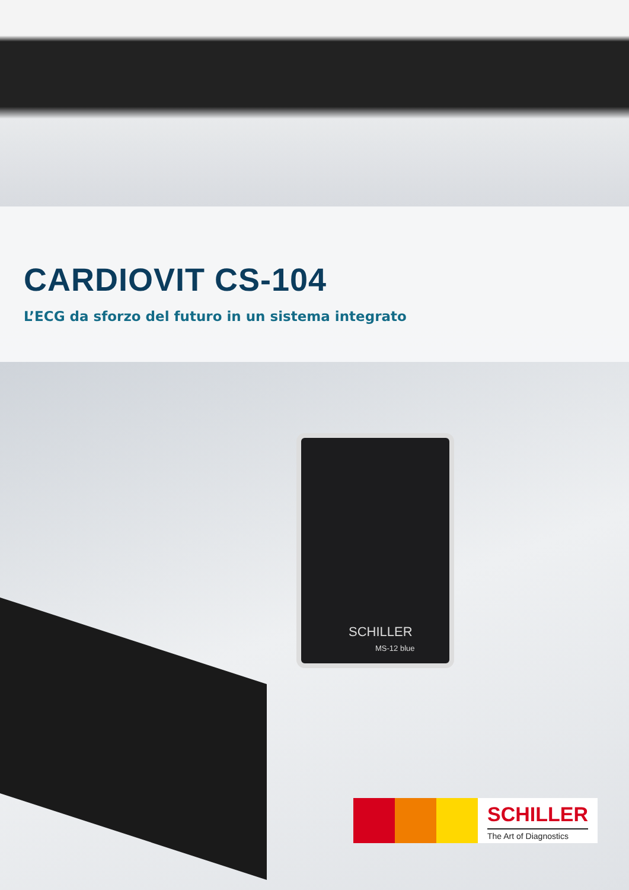CARDIOVIT CS-104
L’ECG da sforzo del futuro in un sistema integrato
SCHILLER
MS-12 blue
SCHILLER
The Art of Diagnostics